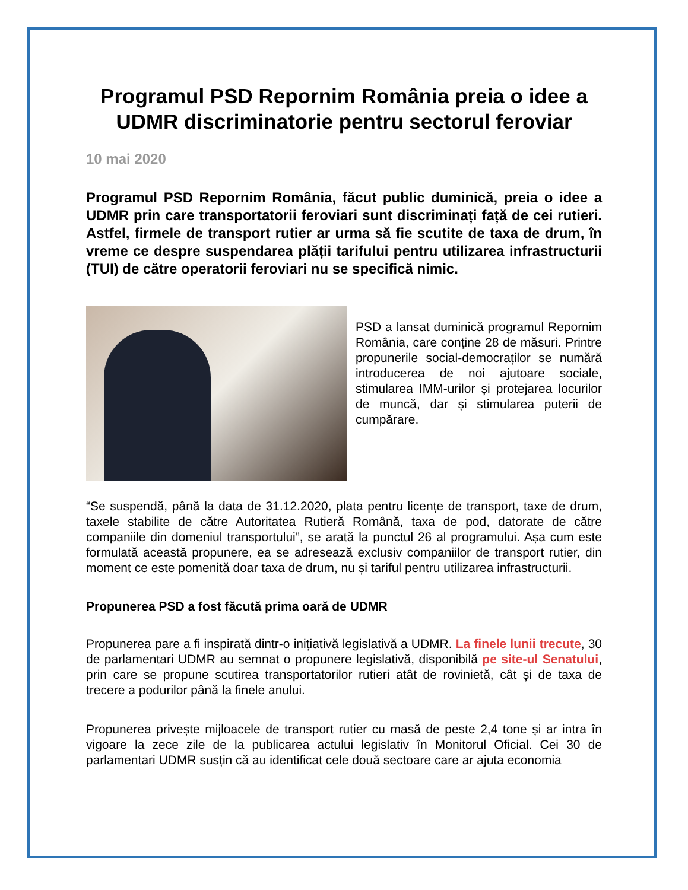Programul PSD Repornim România preia o idee a UDMR discriminatorie pentru sectorul feroviar
10 mai 2020
Programul PSD Repornim România, făcut public duminică, preia o idee a UDMR prin care transportatorii feroviari sunt discriminați față de cei rutieri. Astfel, firmele de transport rutier ar urma să fie scutite de taxa de drum, în vreme ce despre suspendarea plății tarifului pentru utilizarea infrastructurii (TUI) de către operatorii feroviari nu se specifică nimic.
PSD a lansat duminică programul Repornim România, care conţine 28 de măsuri. Printre propunerile social-democraților se numără introducerea de noi ajutoare sociale, stimularea IMM-urilor și protejarea locurilor de muncă, dar și stimularea puterii de cumpărare.
“Se suspendă, până la data de 31.12.2020, plata pentru licențe de transport, taxe de drum, taxele stabilite de către Autoritatea Rutieră Română, taxa de pod, datorate de către companiile din domeniul transportului”, se arată la punctul 26 al programului. Așa cum este formulată această propunere, ea se adresează exclusiv companiilor de transport rutier, din moment ce este pomenită doar taxa de drum, nu și tariful pentru utilizarea infrastructurii.
Propunerea PSD a fost făcută prima oară de UDMR
Propunerea pare a fi inspirată dintr-o inițiativă legislativă a UDMR. La finele lunii trecute, 30 de parlamentari UDMR au semnat o propunere legislativă, disponibilă pe site-ul Senatului, prin care se propune scutirea transportatorilor rutieri atât de rovinietă, cât și de taxa de trecere a podurilor până la finele anului.
Propunerea privește mijloacele de transport rutier cu masă de peste 2,4 tone și ar intra în vigoare la zece zile de la publicarea actului legislativ în Monitorul Oficial. Cei 30 de parlamentari UDMR susțin că au identificat cele două sectoare care ar ajuta economia